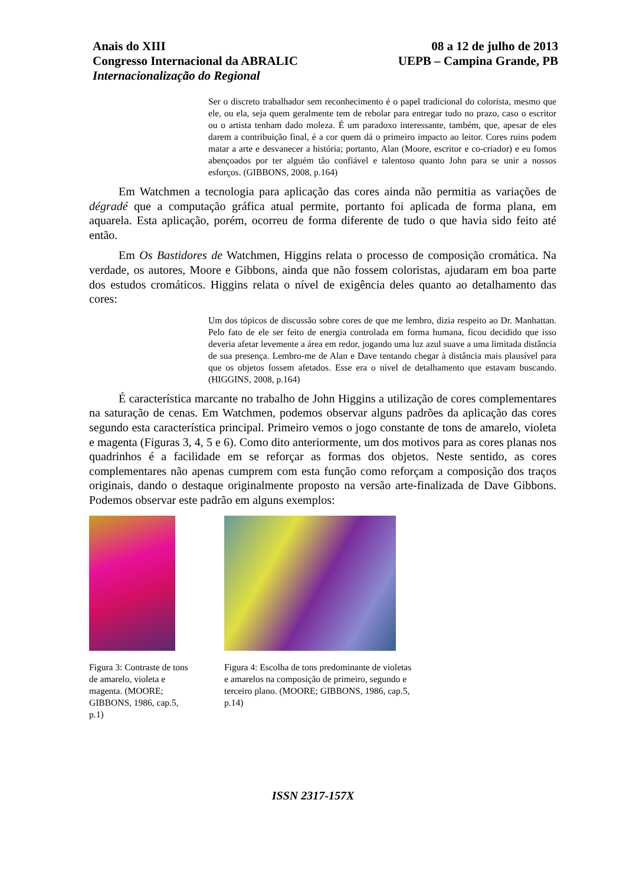Anais do XIII
Congresso Internacional da ABRALIC
Internacionalização do Regional
08 a 12 de julho de 2013
UEPB – Campina Grande, PB
Ser o discreto trabalhador sem reconhecimento é o papel tradicional do colorista, mesmo que ele, ou ela, seja quem geralmente tem de rebolar para entregar tudo no prazo, caso o escritor ou o artista tenham dado moleza. É um paradoxo interessante, também, que, apesar de eles darem a contribuição final, é a cor quem dá o primeiro impacto ao leitor. Cores ruins podem matar a arte e desvanecer a história; portanto, Alan (Moore, escritor e co-criador) e eu fomos abençoados por ter alguém tão confiável e talentoso quanto John para se unir a nossos esforços. (GIBBONS, 2008, p.164)
Em Watchmen a tecnologia para aplicação das cores ainda não permitia as variações de dégradé que a computação gráfica atual permite, portanto foi aplicada de forma plana, em aquarela. Esta aplicação, porém, ocorreu de forma diferente de tudo o que havia sido feito até então.
Em Os Bastidores de Watchmen, Higgins relata o processo de composição cromática. Na verdade, os autores, Moore e Gibbons, ainda que não fossem coloristas, ajudaram em boa parte dos estudos cromáticos. Higgins relata o nível de exigência deles quanto ao detalhamento das cores:
Um dos tópicos de discussão sobre cores de que me lembro, dizia respeito ao Dr. Manhattan. Pelo fato de ele ser feito de energia controlada em forma humana, ficou decidido que isso deveria afetar levemente a área em redor, jogando uma luz azul suave a uma limitada distância de sua presença. Lembro-me de Alan e Dave tentando chegar à distância mais plausível para que os objetos fossem afetados. Esse era o nível de detalhamento que estavam buscando. (HIGGINS, 2008, p.164)
É característica marcante no trabalho de John Higgins a utilização de cores complementares na saturação de cenas. Em Watchmen, podemos observar alguns padrões da aplicação das cores segundo esta característica principal. Primeiro vemos o jogo constante de tons de amarelo, violeta e magenta (Figuras 3, 4, 5 e 6). Como dito anteriormente, um dos motivos para as cores planas nos quadrinhos é a facilidade em se reforçar as formas dos objetos. Neste sentido, as cores complementares não apenas cumprem com esta função como reforçam a composição dos traços originais, dando o destaque originalmente proposto na versão arte-finalizada de Dave Gibbons. Podemos observar este padrão em alguns exemplos:
Figura 3: Contraste de tons de amarelo, violeta e magenta. (MOORE; GIBBONS, 1986, cap.5, p.1)
Figura 4: Escolha de tons predominante de violetas e amarelos na composição de primeiro, segundo e terceiro plano. (MOORE; GIBBONS, 1986, cap.5, p.14)
ISSN 2317-157X